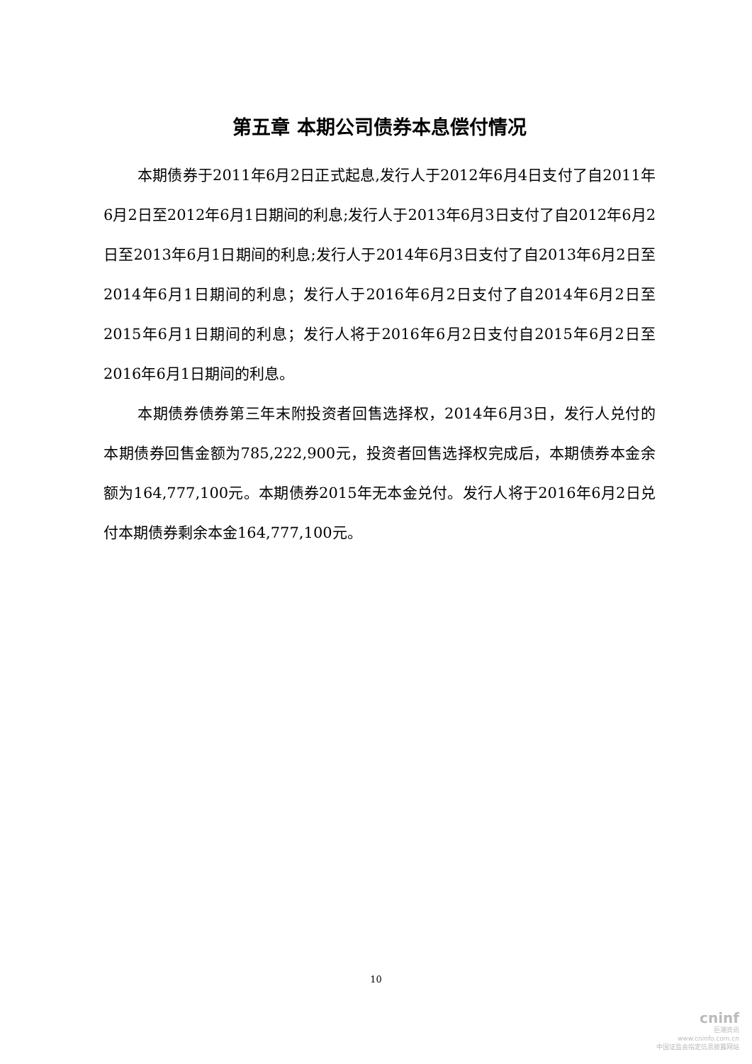第五章 本期公司债券本息偿付情况
本期债券于2011年6月2日正式起息,发行人于2012年6月4日支付了自2011年6月2日至2012年6月1日期间的利息;发行人于2013年6月3日支付了自2012年6月2日至2013年6月1日期间的利息;发行人于2014年6月3日支付了自2013年6月2日至2014年6月1日期间的利息；发行人于2016年6月2日支付了自2014年6月2日至2015年6月1日期间的利息；发行人将于2016年6月2日支付自2015年6月2日至2016年6月1日期间的利息。
本期债券债券第三年末附投资者回售选择权，2014年6月3日，发行人兑付的本期债券回售金额为785,222,900元，投资者回售选择权完成后，本期债券本金余额为164,777,100元。本期债券2015年无本金兑付。发行人将于2016年6月2日兑付本期债券剩余本金164,777,100元。
10
cninf
巨潮资讯
www.cninfo.com.cn
中国证监会指定信息披露网站